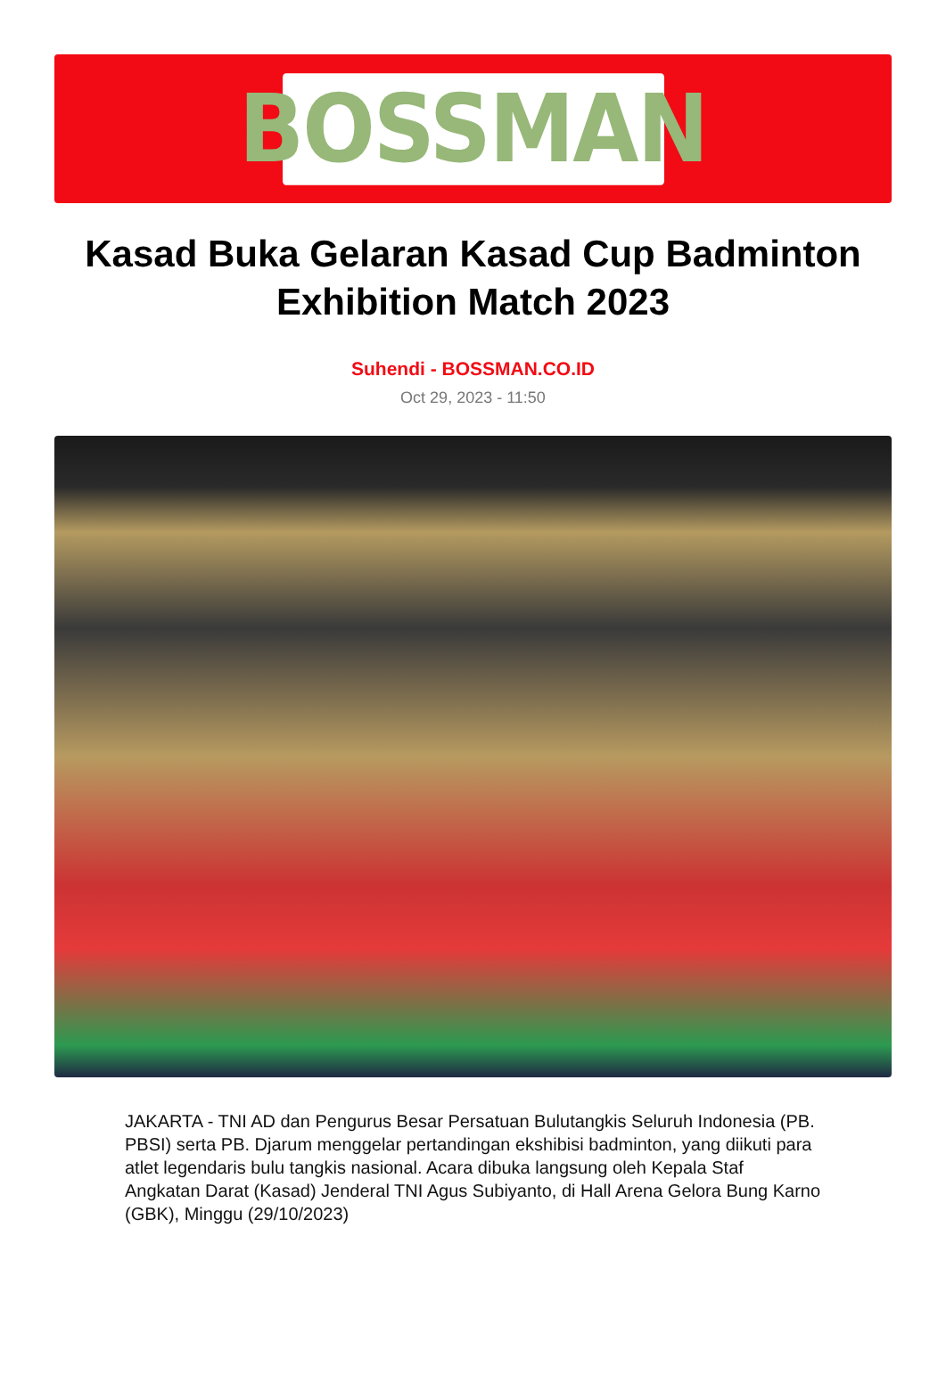BOSSMAN
Kasad Buka Gelaran Kasad Cup Badminton Exhibition Match 2023
Suhendi - BOSSMAN.CO.ID
Oct 29, 2023 - 11:50
JAKARTA - TNI AD dan Pengurus Besar Persatuan Bulutangkis Seluruh Indonesia (PB. PBSI) serta PB. Djarum menggelar pertandingan ekshibisi badminton, yang diikuti para atlet legendaris bulu tangkis nasional. Acara dibuka langsung oleh Kepala Staf Angkatan Darat (Kasad) Jenderal TNI Agus Subiyanto, di Hall Arena Gelora Bung Karno (GBK), Minggu (29/10/2023)